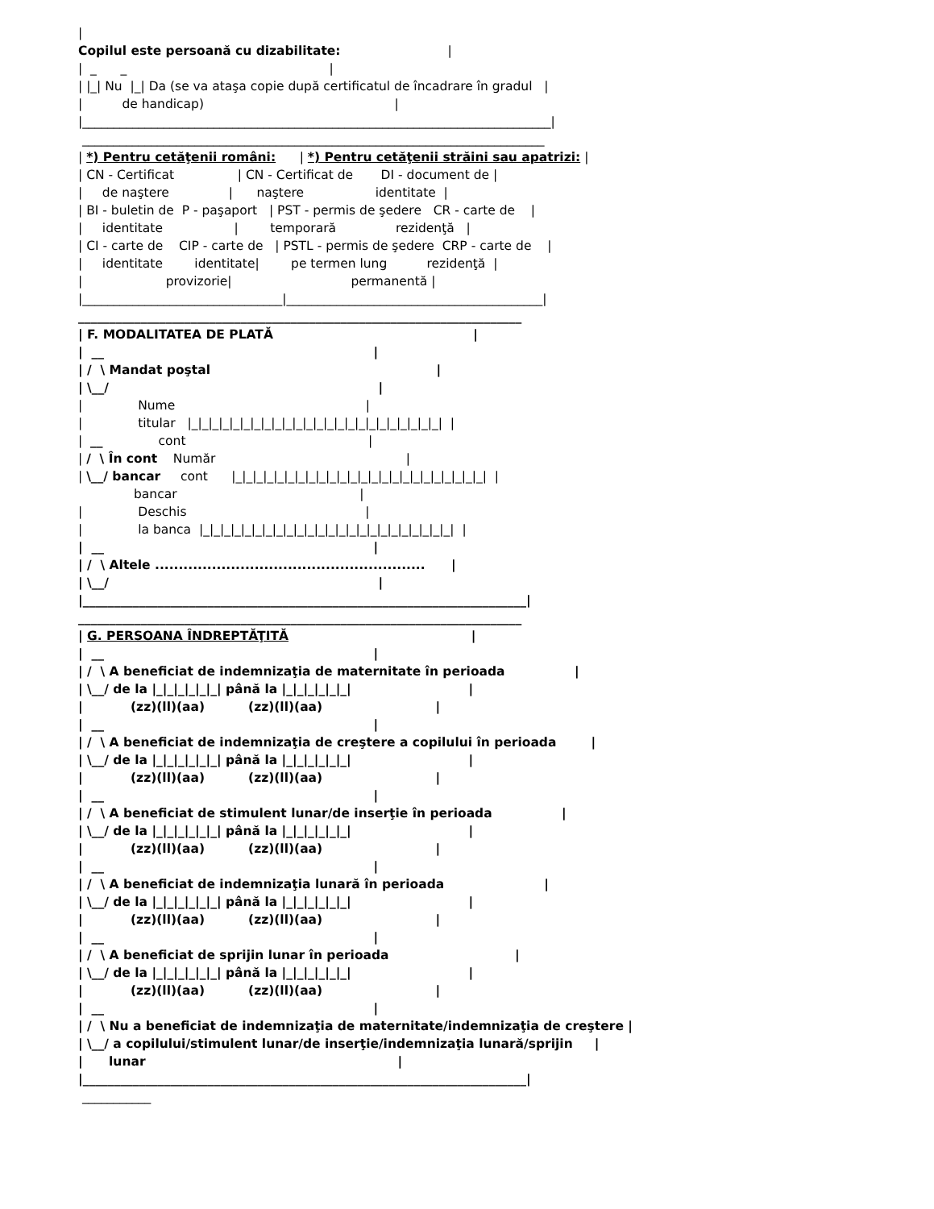|
Copilul este persoană cu dizabilitate: |
| _ _ |
| |_| Nu |_| Da (se va ataşa copie după certificatul de încadrare în gradul |
| de handicap) |
|___________________________________________________________________________|
__________________________________________________________________________
| *) Pentru cetăţenii români: | *) Pentru cetăţenii străini sau apatrizi: |
| CN - Certificat | CN - Certificat de DI - document de |
| de naştere | naştere identitate |
| BI - buletin de P - paşaport | PST - permis de şedere CR - carte de |
| identitate | temporară rezidenţă |
| CI - carte de CIP - carte de | PSTL - permis de şedere CRP - carte de |
| identitate identitate| pe termen lung rezidenţă |
| provizorie| permanentă |
|________________________________|_________________________________________|
_______________________________________________________________________
| F. MODALITATEA DE PLATĂ |
| __ |
| / \ Mandat poştal |
| \__/ |
| Nume |
| titular |_|_|_|_|_|_|_|_|_|_|_|_|_|_|_|_|_|_|_|_|_|_|_|_| |
| __ cont |
| / \ În cont Număr |
| \__/ bancar cont |_|_|_|_|_|_|_|_|_|_|_|_|_|_|_|_|_|_|_|_|_|_|_|_| |
bancar |
| Deschis |
| la banca |_|_|_|_|_|_|_|_|_|_|_|_|_|_|_|_|_|_|_|_|_|_|_|_| |
| __ |
| / \ Altele ......................................................... |
| \__/ |
|_______________________________________________________________________|
_______________________________________________________________________
| G. PERSOANA ÎNDREPTĂŢITĂ |
| __ |
| / \ A beneficiat de indemnizaţia de maternitate în perioada |
| \__/ de la |_|_|_|_|_|_| până la |_|_|_|_|_|_| |
| (zz)(ll)(aa) (zz)(ll)(aa) |
| __ |
| / \ A beneficiat de indemnizaţia de creştere a copilului în perioada |
| \__/ de la |_|_|_|_|_|_| până la |_|_|_|_|_|_| |
| (zz)(ll)(aa) (zz)(ll)(aa) |
| __ |
| / \ A beneficiat de stimulent lunar/de inserţie în perioada |
| \__/ de la |_|_|_|_|_|_| până la |_|_|_|_|_|_| |
| (zz)(ll)(aa) (zz)(ll)(aa) |
| __ |
| / \ A beneficiat de indemnizaţia lunară în perioada |
| \__/ de la |_|_|_|_|_|_| până la |_|_|_|_|_|_| |
| (zz)(ll)(aa) (zz)(ll)(aa) |
| __ |
| / \ A beneficiat de sprijin lunar în perioada |
| \__/ de la |_|_|_|_|_|_| până la |_|_|_|_|_|_| |
| (zz)(ll)(aa) (zz)(ll)(aa) |
| __ |
| / \ Nu a beneficiat de indemnizaţia de maternitate/indemnizaţia de creştere |
| \__/ a copilului/stimulent lunar/de inserţie/indemnizaţia lunară/sprijin |
| lunar |
|_______________________________________________________________________|
___________